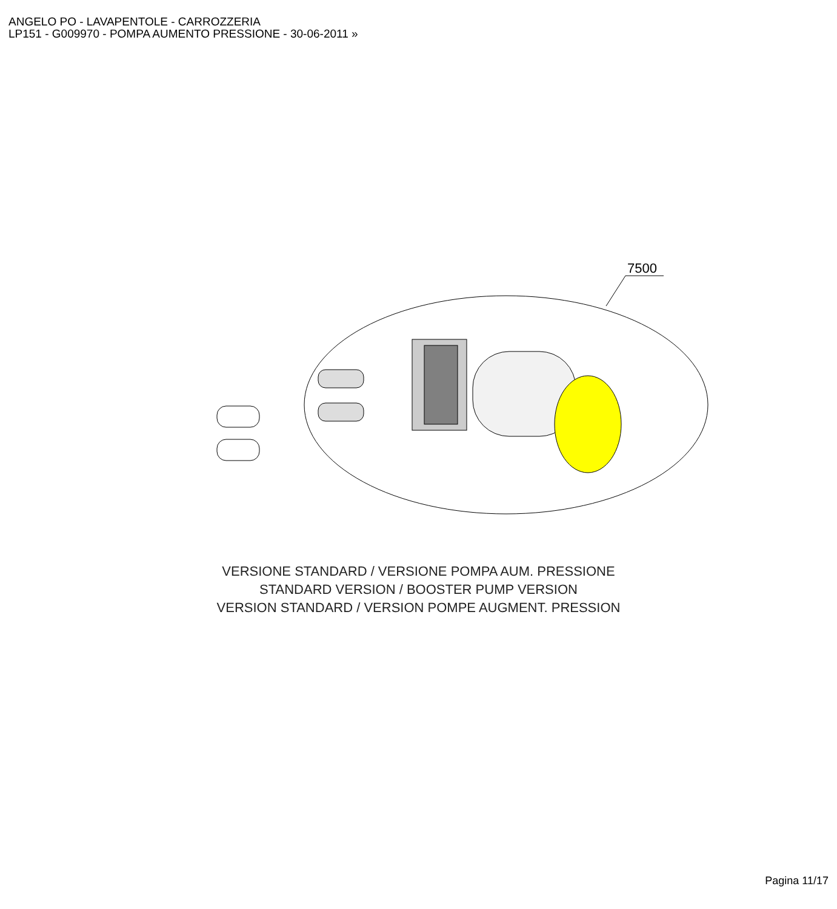ANGELO PO - LAVAPENTOLE - CARROZZERIA
LP151 - G009970 - POMPA AUMENTO PRESSIONE - 30-06-2011 »
7500
VERSIONE STANDARD / VERSIONE POMPA AUM. PRESSIONE
STANDARD VERSION / BOOSTER PUMP VERSION
VERSION STANDARD / VERSION POMPE AUGMENT. PRESSION
Pagina 11/17